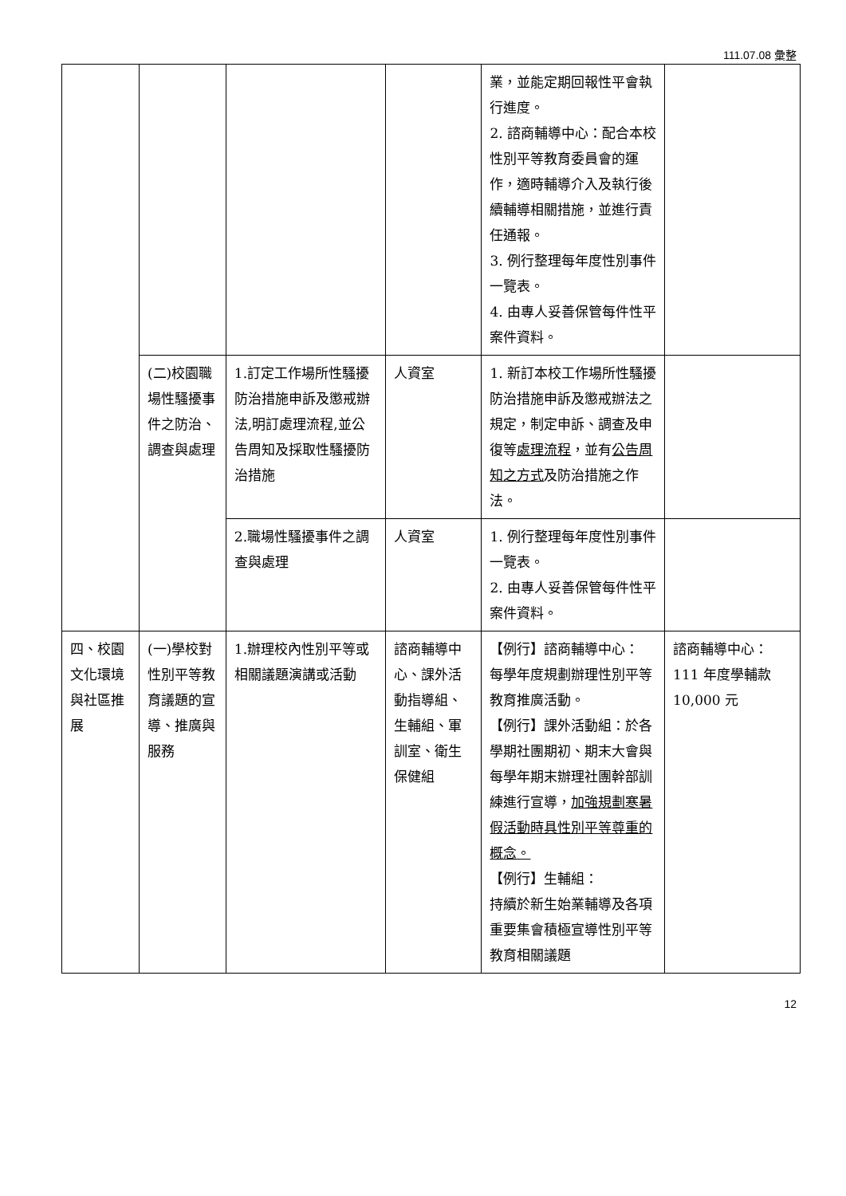111.07.08 彙整
| | | | | 業，並能定期回報性平會執行進度。 2. 諮商輔導中心：配合本校性別平等教育委員會的運作，適時輔導介入及執行後續輔導相關措施，並進行責任通報。 3. 例行整理每年度性別事件一覽表。 4. 由專人妥善保管每件性平案件資料。 | |
| | (二)校園職場性騷擾事件之防治、調查與處理 | 1.訂定工作場所性騷擾防治措施申訴及懲戒辦法,明訂處理流程,並公告周知及採取性騷擾防治措施 | 人資室 | 1. 新訂本校工作場所性騷擾防治措施申訴及懲戒辦法之規定，制定申訴、調查及申復等 處理流程 ，並有 公告周知之方式 及防治措施之作法。 | |
| | | 2.職場性騷擾事件之調查與處理 | 人資室 | 1. 例行整理每年度性別事件一覽表。 2. 由專人妥善保管每件性平案件資料。 | |
| 四、校園文化環境與社區推展 | (一)學校對性別平等教育議題的宣導、推廣與服務 | 1.辦理校內性別平等或相關議題演講或活動 | 諮商輔導中心、課外活動指導組、生輔組、軍訓室、衛生保健組 | 【例行】諮商輔導中心： 每學年度規劃辦理性別平等教育推廣活動。 【例行】課外活動組：於各學期社團期初、期末大會與每學年期末辦理社團幹部訓練進行宣導， 加強規劃寒暑假活動時具性別平等尊重的概念。 【例行】生輔組： 持續於新生始業輔導及各項重要集會積極宣導性別平等教育相關議題 | 諮商輔導中心：111 年度學輔款 10,000 元 |
12